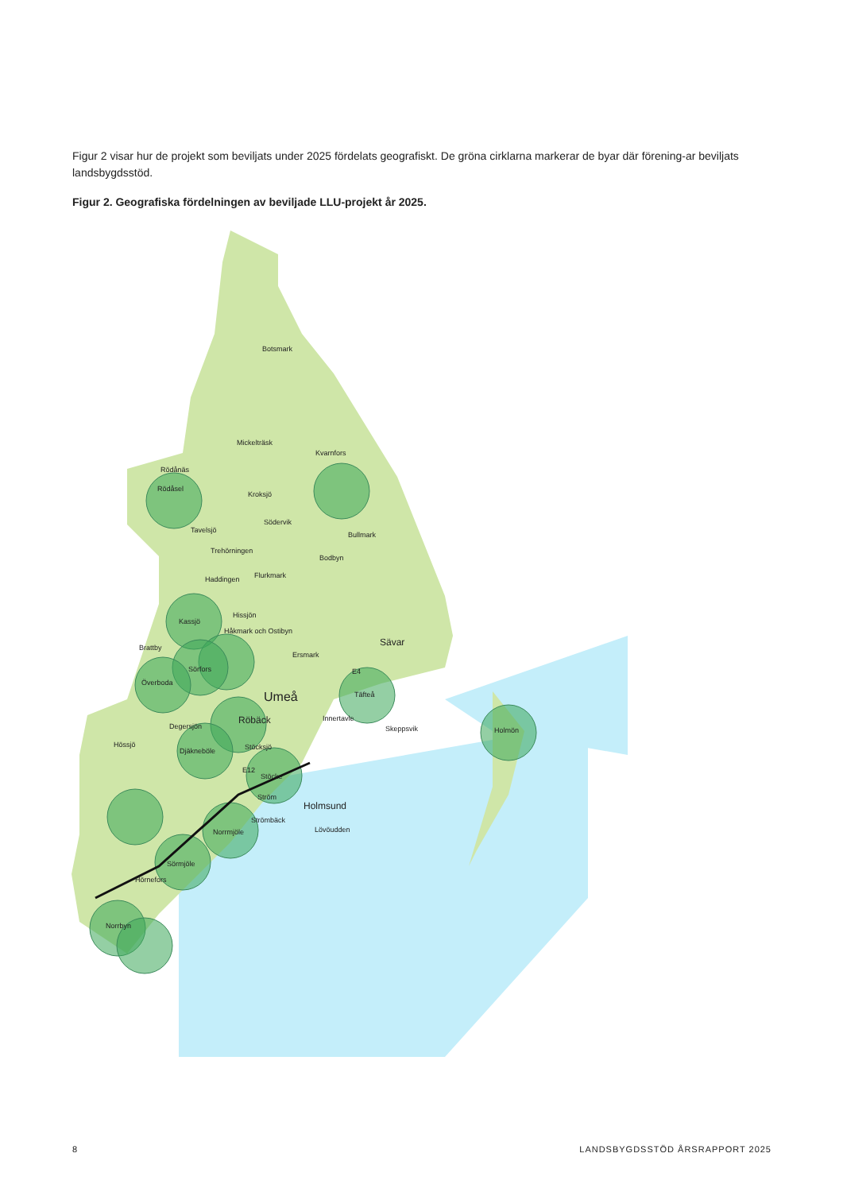Figur 2 visar hur de projekt som beviljats under 2025 fördelats geografiskt. De gröna cirklarna markerar de byar där förening-ar beviljats landsbygdsstöd.
Figur 2. Geografiska fördelningen av beviljade LLU-projekt år 2025.
Botsmark
Mickelträsk
Kvarnfors
Rödånäs
Rödåsel
Kroksjö
Södervik
Tavelsjö
Bullmark
Trehörningen
Bodbyn
Haddingen
Flurkmark
Kassjö
Hissjön
Håkmark och Ostibyn
Brattby
Ersmark
Sävar
Sörfors
E4
Överboda
Umeå
Täfteå
Röbäck
Innertavle
Degersjön
Skeppsvik
Holmön
Hössjö
Djäkneböle
Stöcksjö
E12
Stöcke
Ström
Holmsund
Strömbäck
Norrmjöle
Lövöudden
Sörmjöle
Hörnefors
Norrbyn
8 LANDSBYGDSSTÖD ÅRSRAPPORT 2025